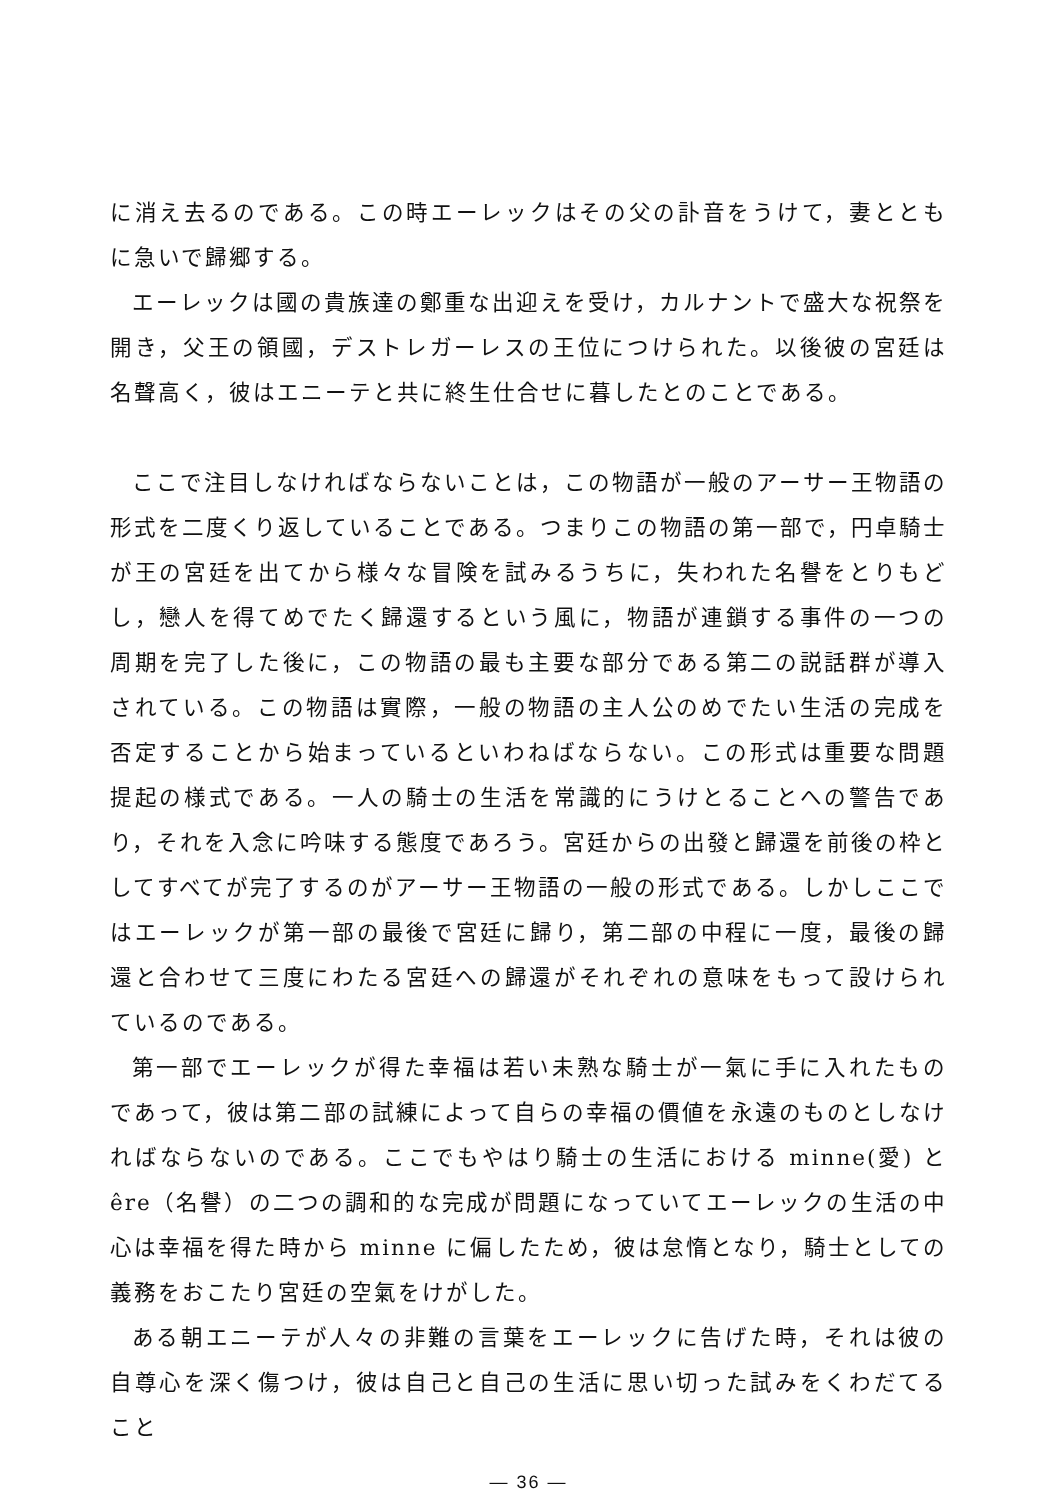に消え去るのである。この時エーレックはその父の訃音をうけて，妻とともに急いで歸郷する。
エーレックは國の貴族達の鄭重な出迎えを受け，カルナントで盛大な祝祭を開き，父王の領國，デストレガーレスの王位につけられた。以後彼の宮廷は名聲高く，彼はエニーテと共に終生仕合せに暮したとのことである。
ここで注目しなければならないことは，この物語が一般のアーサー王物語の形式を二度くり返していることである。つまりこの物語の第一部で，円卓騎士が王の宮廷を出てから様々な冒険を試みるうちに，失われた名譽をとりもどし，戀人を得てめでたく歸還するという風に，物語が連鎖する事件の一つの周期を完了した後に，この物語の最も主要な部分である第二の説話群が導入されている。この物語は實際，一般の物語の主人公のめでたい生活の完成を否定することから始まっているといわねばならない。この形式は重要な問題提起の様式である。一人の騎士の生活を常識的にうけとることへの警告であり，それを入念に吟味する態度であろう。宮廷からの出發と歸還を前後の枠としてすべてが完了するのがアーサー王物語の一般の形式である。しかしここではエーレックが第一部の最後で宮廷に歸り，第二部の中程に一度，最後の歸還と合わせて三度にわたる宮廷への歸還がそれぞれの意味をもって設けられているのである。
第一部でエーレックが得た幸福は若い未熟な騎士が一氣に手に入れたものであって，彼は第二部の試練によって自らの幸福の價値を永遠のものとしなければならないのである。ここでもやはり騎士の生活における minne(愛) と êre（名譽）の二つの調和的な完成が問題になっていてエーレックの生活の中心は幸福を得た時から minne に偏したため，彼は怠惰となり，騎士としての義務をおこたり宮廷の空氣をけがした。
ある朝エニーテが人々の非難の言葉をエーレックに告げた時，それは彼の自尊心を深く傷つけ，彼は自己と自己の生活に思い切った試みをくわだてること
— 36 —